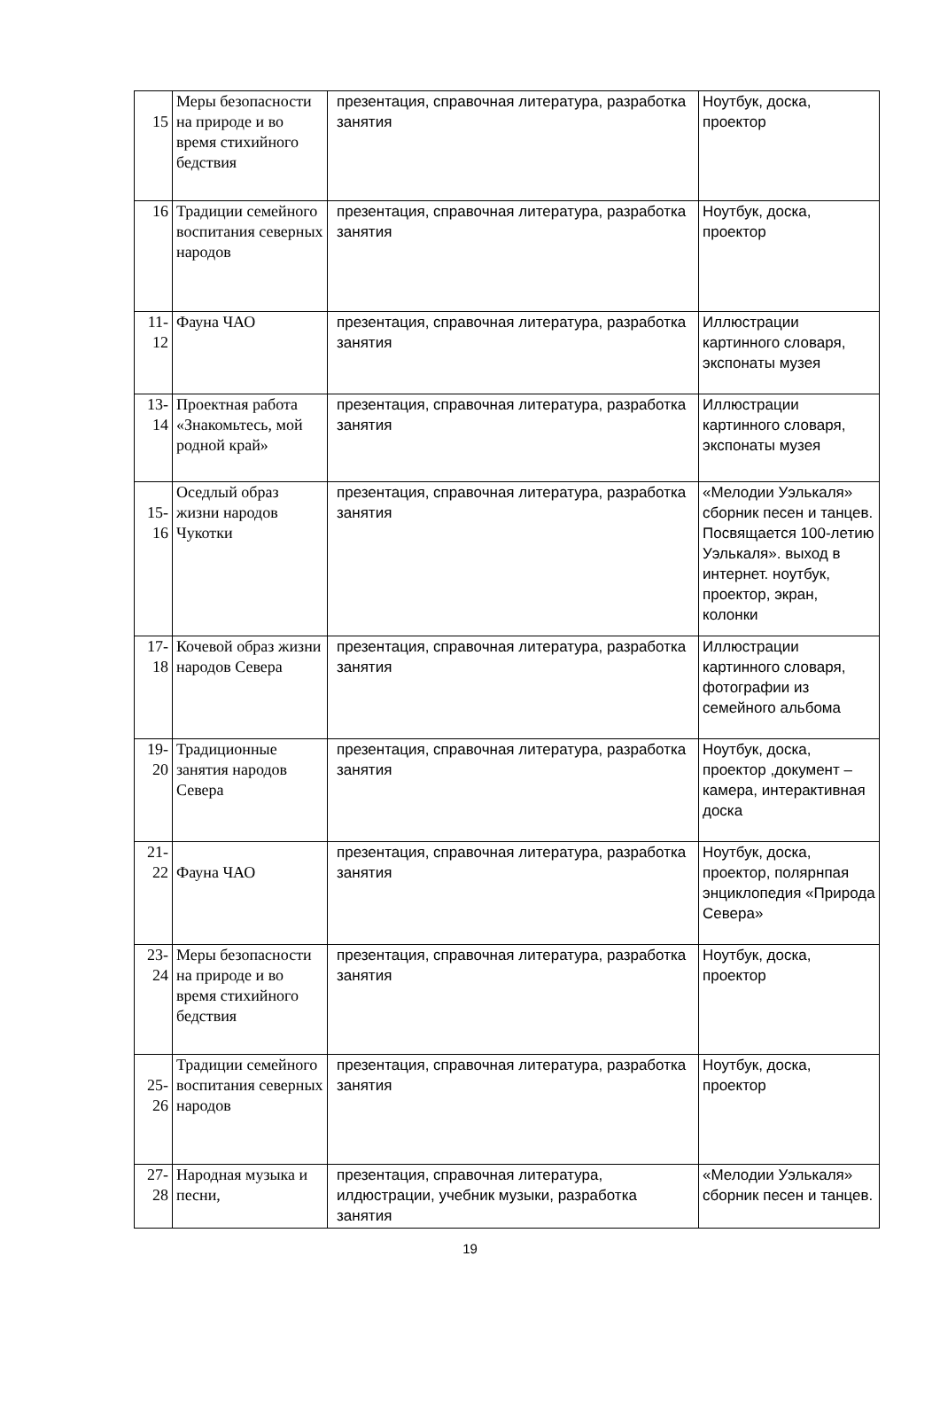| 15 | Меры безопасности на природе и во время стихийного бедствия | презентация, справочная литература, разработка занятия | Ноутбук, доска, проектор |
| 16 | Традиции семейного воспитания северных народов | презентация, справочная литература, разработка занятия | Ноутбук, доска, проектор |
| 11-12 | Фауна ЧАО | презентация, справочная литература, разработка занятия | Иллюстрации картинного словаря, экспонаты музея |
| 13-14 | Проектная работа «Знакомьтесь, мой родной край» | презентация, справочная литература, разработка занятия | Иллюстрации картинного словаря, экспонаты музея |
| 15-16 | Оседлый образ жизни народов Чукотки | презентация, справочная литература, разработка занятия | «Мелодии Уэлькаля» сборник песен и танцев. Посвящается 100-летию Уэлькаля». выход в интернет. ноутбук, проектор, экран, колонки |
| 17-18 | Кочевой образ жизни народов Севера | презентация, справочная литература, разработка занятия | Иллюстрации картинного словаря, фотографии из семейного альбома |
| 19-20 | Традиционные занятия народов Севера | презентация, справочная литература, разработка занятия | Ноутбук, доска, проектор ,документ –камера, интерактивная доска |
| 21-22 | Фауна ЧАО | презентация, справочная литература, разработка занятия | Ноутбук, доска, проектор, полярнпая энциклопедия «Природа Севера» |
| 23-24 | Меры безопасности на природе и во время стихийного бедствия | презентация, справочная литература, разработка занятия | Ноутбук, доска, проектор |
| 25-26 | Традиции семейного воспитания северных народов | презентация, справочная литература, разработка занятия | Ноутбук, доска, проектор |
| 27-28 | Народная музыка и песни, | презентация, справочная литература, илдюстрации, учебник музыки, разработка занятия | «Мелодии Уэлькаля» сборник песен и танцев. |
19